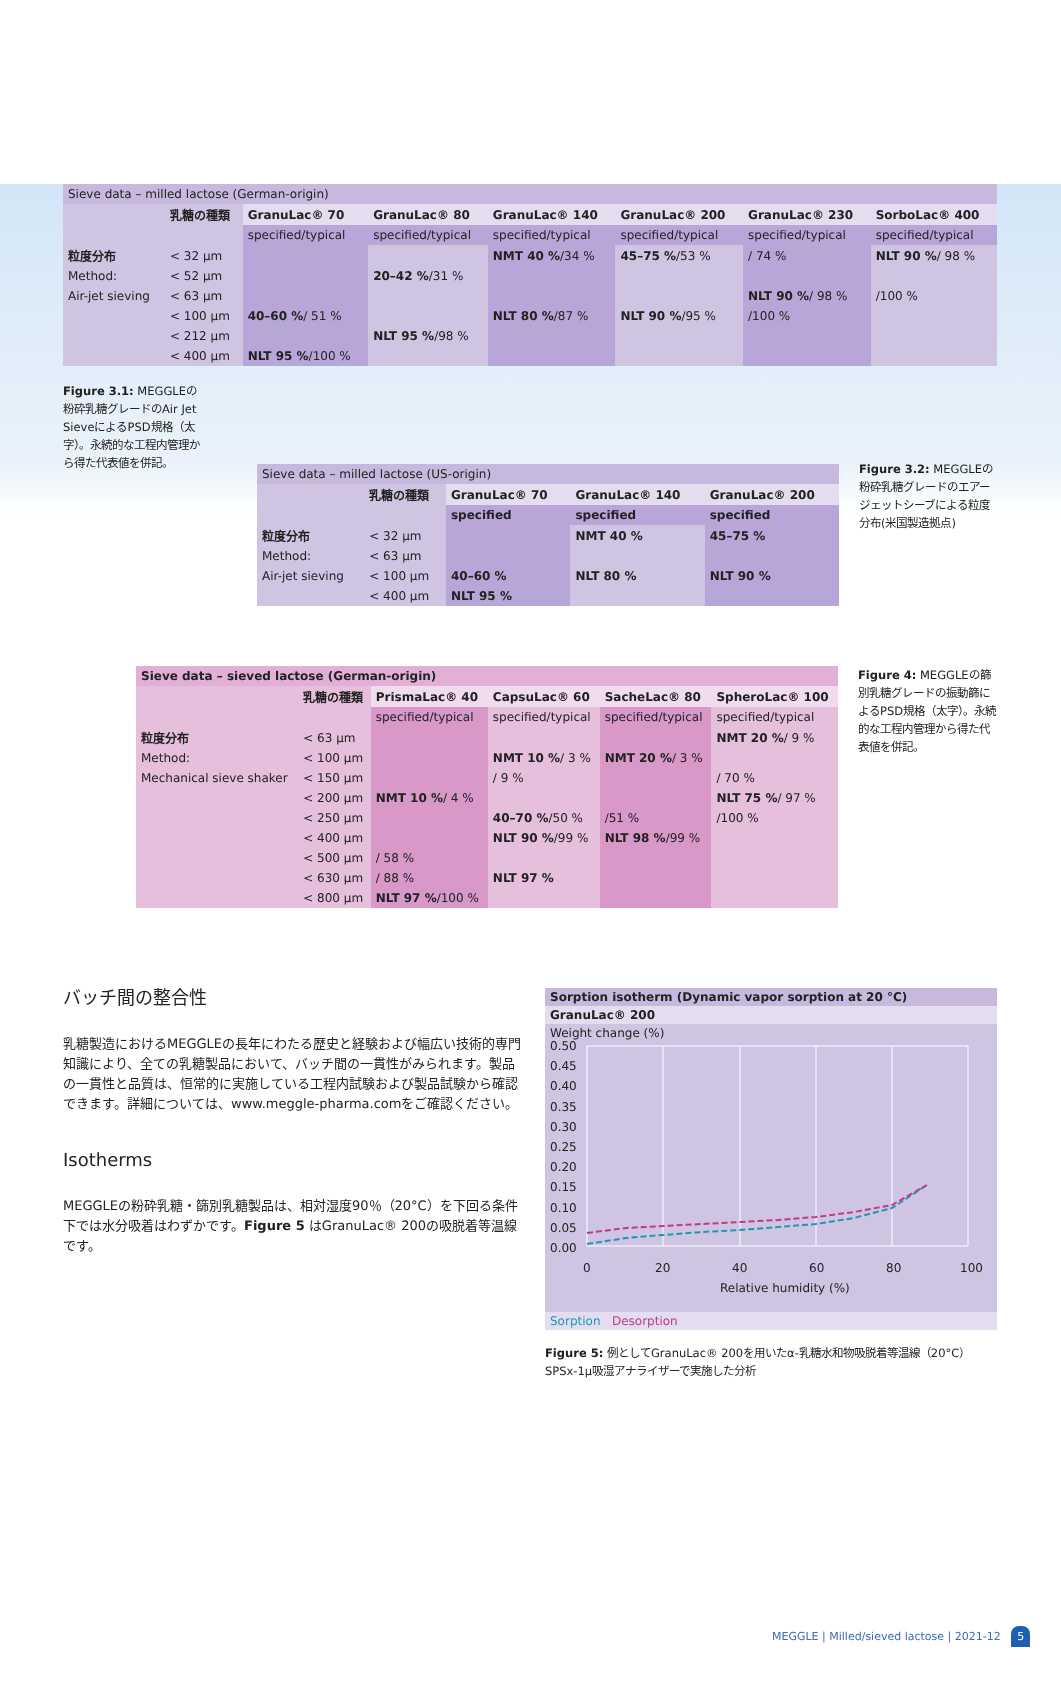| Sieve data – milled lactose (German-origin) | | | | | | | |
| | 乳糖の種類 | GranuLac® 70 | GranuLac® 80 | GranuLac® 140 | GranuLac® 200 | GranuLac® 230 | SorboLac® 400 |
| | | specified/typical | specified/typical | specified/typical | specified/typical | specified/typical | specified/typical |
| 粒度分布 | < 32 µm | | | NMT 40 % /34 % | 45–75 % /53 % | / 74 % | NLT 90 % / 98 % |
| Method: | < 52 µm | | 20–42 % /31 % | | | | |
| Air-jet sieving | < 63 µm | | | | | NLT 90 % / 98 % | /100 % |
| | < 100 µm | 40–60 % / 51 % | | NLT 80 % /87 % | NLT 90 % /95 % | /100 % | |
| | < 212 µm | | NLT 95 % /98 % | | | | |
| | < 400 µm | NLT 95 % /100 % | | | | | |
Figure 3.1: MEGGLEの粉砕乳糖グレードのAir Jet SieveによるPSD規格（太字）。永続的な工程内管理から得た代表値を併記。
| Sieve data – milled lactose (US-origin) | | | | |
| | 乳糖の種類 | GranuLac® 70 | GranuLac® 140 | GranuLac® 200 |
| | | specified | specified | specified |
| 粒度分布 | < 32 µm | | NMT 40 % | 45–75 % |
| Method: | < 63 µm | | | |
| Air-jet sieving | < 100 µm | 40–60 % | NLT 80 % | NLT 90 % |
| | < 400 µm | NLT 95 % | | |
Figure 3.2: MEGGLEの粉砕乳糖グレードのエアージェットシーブによる粒度分布(米国製造拠点)
| Sieve data – sieved lactose (German-origin) | | | | | |
| | 乳糖の種類 | PrismaLac® 40 | CapsuLac® 60 | SacheLac® 80 | SpheroLac® 100 |
| | | specified/typical | specified/typical | specified/typical | specified/typical |
| 粒度分布 | < 63 µm | | | | NMT 20 % / 9 % |
| Method: | < 100 µm | | NMT 10 % / 3 % | NMT 20 % / 3 % | |
| Mechanical sieve shaker | < 150 µm | | / 9 % | | / 70 % |
| | < 200 µm | NMT 10 % / 4 % | | | NLT 75 % / 97 % |
| | < 250 µm | | 40–70 % /50 % | /51 % | /100 % |
| | < 400 µm | | NLT 90 % /99 % | NLT 98 % /99 % | |
| | < 500 µm | / 58 % | | | |
| | < 630 µm | / 88 % | NLT 97 % | | |
| | < 800 µm | NLT 97 % /100 % | | | |
Figure 4: MEGGLEの篩別乳糖グレードの振動篩によるPSD規格（太字）。永続的な工程内管理から得た代表値を併記。
バッチ間の整合性
乳糖製造におけるMEGGLEの長年にわたる歴史と経験および幅広い技術的専門知識により、全ての乳糖製品において、バッチ間の一貫性がみられます。製品の一貫性と品質は、恒常的に実施している工程内試験および製品試験から確認できます。詳細については、www.meggle-pharma.comをご確認ください。
Isotherms
MEGGLEの粉砕乳糖・篩別乳糖製品は、相対湿度90％（20°C）を下回る条件下では水分吸着はわずかです。Figure 5 はGranuLac® 200の吸脱着等温線です。
Sorption isotherm (Dynamic vapor sorption at 20 °C)
GranuLac® 200
Weight change (%)
0.50
0.45
0.40
0.35
0.30
0.25
0.20
0.15
0.10
0.05
0.00
0
20
40
60
80
100
Relative humidity (%)
Sorption Desorption
Figure 5: 例としてGranuLac® 200を用いたα-乳糖水和物吸脱着等温線（20°C）SPSx-1µ吸湿アナライザーで実施した分析
MEGGLE | Milled/sieved lactose | 2021-12 5